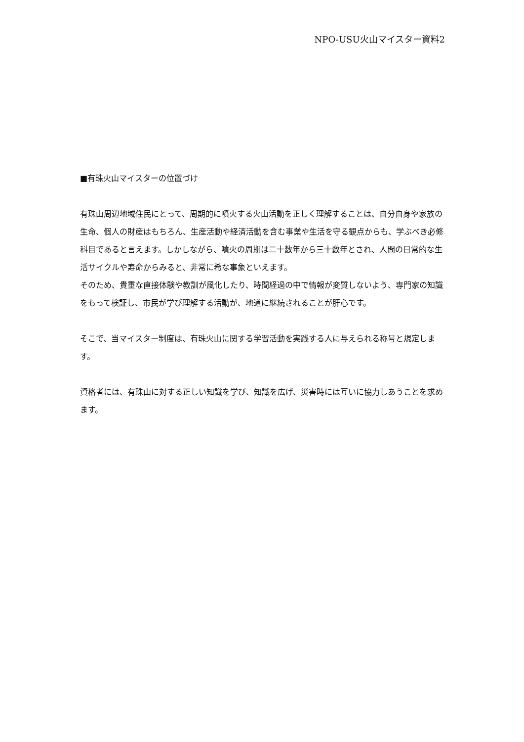NPO-USU火山マイスター資料2
■有珠火山マイスターの位置づけ
有珠山周辺地域住民にとって、周期的に噴火する火山活動を正しく理解することは、自分自身や家族の生命、個人の財産はもちろん、生産活動や経済活動を含む事業や生活を守る観点からも、学ぶべき必修科目であると言えます。しかしながら、噴火の周期は二十数年から三十数年とされ、人間の日常的な生活サイクルや寿命からみると、非常に希な事象といえます。
そのため、貴重な直接体験や教訓が風化したり、時間経過の中で情報が変質しないよう、専門家の知識をもって検証し、市民が学び理解する活動が、地道に継続されることが肝心です。
そこで、当マイスター制度は、有珠火山に関する学習活動を実践する人に与えられる称号と規定します。
資格者には、有珠山に対する正しい知識を学び、知識を広げ、災害時には互いに協力しあうことを求めます。